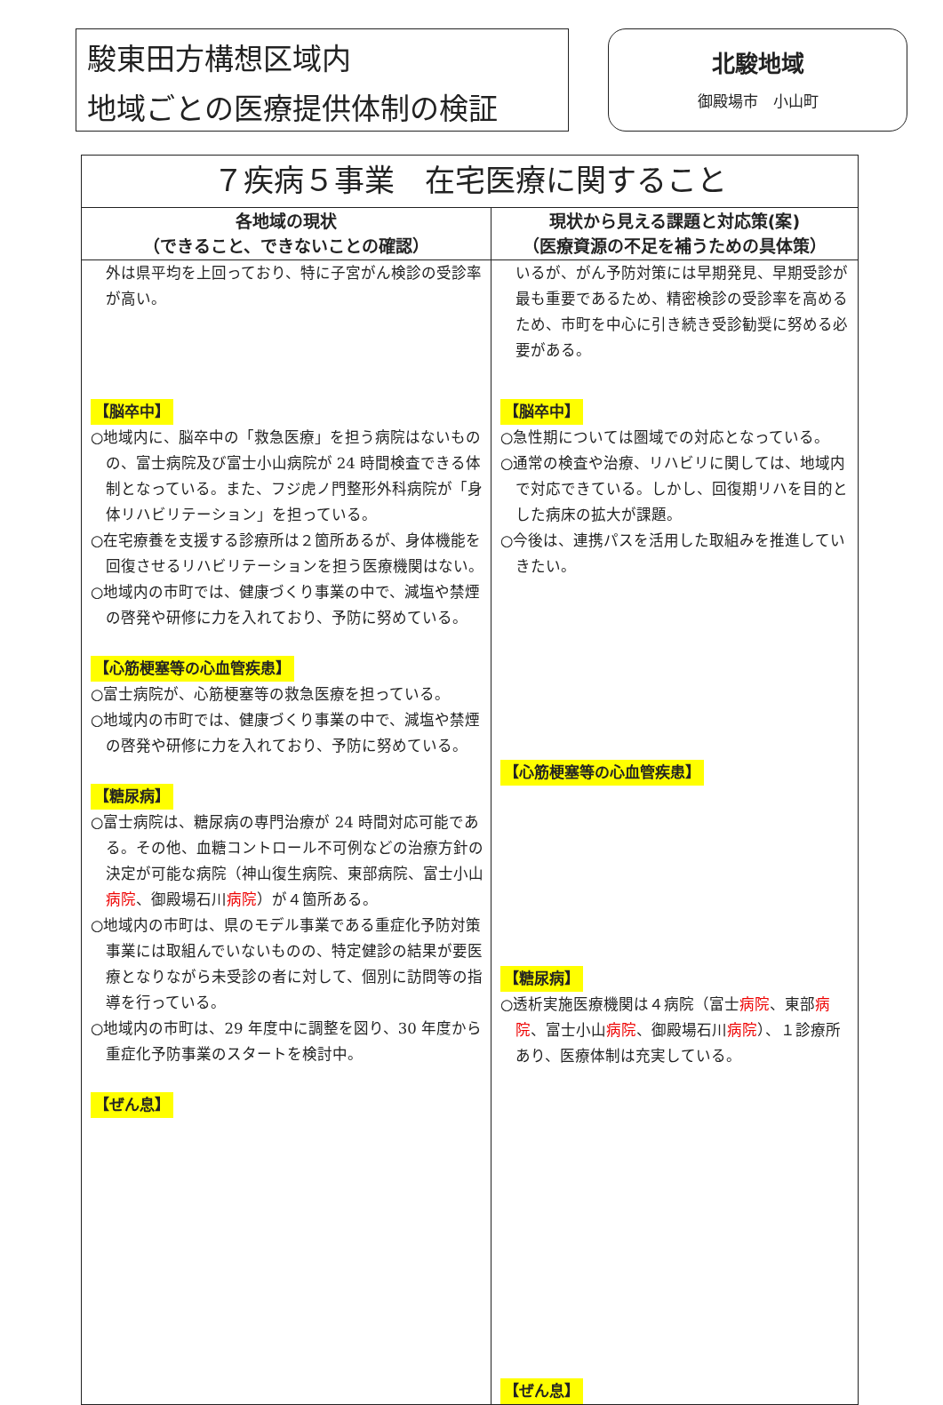駿東田方構想区域内
地域ごとの医療提供体制の検証
北駿地域
御殿場市　小山町
| ７疾病５事業 在宅医療に関すること | |
| --- | --- |
| 各地域の現状 （できること、できないことの確認） | 現状から見える課題と対応策(案) （医療資源の不足を補うための具体策） |
| 外は県平均を上回っており、特に子宮がん検診の受診率が高い。 【脳卒中】 ○地域内に、脳卒中の「救急医療」を担う病院はないものの、富士病院及び富士小山病院が 24 時間検査できる体制となっている。また、フジ虎ノ門整形外科病院が「身体リハビリテーション」を担っている。 ○在宅療養を支援する診療所は２箇所あるが、身体機能を回復させるリハビリテーションを担う医療機関はない。 ○地域内の市町では、健康づくり事業の中で、減塩や禁煙の啓発や研修に力を入れており、予防に努めている。 【心筋梗塞等の心血管疾患】 ○富士病院が、心筋梗塞等の救急医療を担っている。 ○地域内の市町では、健康づくり事業の中で、減塩や禁煙の啓発や研修に力を入れており、予防に努めている。 【糖尿病】 ○富士病院は、糖尿病の専門治療が 24 時間対応可能である。その他、血糖コントロール不可例などの治療方針の決定が可能な病院（神山復生病院、東部病院、富士小山 病院 、御殿場石川 病院 ）が４箇所ある。 ○地域内の市町は、県のモデル事業である重症化予防対策事業には取組んでいないものの、特定健診の結果が要医療となりながら未受診の者に対して、個別に訪問等の指導を行っている。 ○地域内の市町は、29 年度中に調整を図り、30 年度から重症化予防事業のスタートを検討中。 【ぜん息】 | いるが、がん予防対策には早期発見、早期受診が最も重要であるため、精密検診の受診率を高めるため、市町を中心に引き続き受診勧奨に努める必要がある。 【脳卒中】 ○急性期については圏域での対応となっている。 ○通常の検査や治療、リハビリに関しては、地域内で対応できている。しかし、回復期リハを目的とした病床の拡大が課題。 ○今後は、連携パスを活用した取組みを推進していきたい。 【心筋梗塞等の心血管疾患】 【糖尿病】 ○透析実施医療機関は４病院（富士 病院 、東部 病院 、富士小山 病院 、御殿場石川 病院 ）、１診療所あり、医療体制は充実している。 【ぜん息】 |